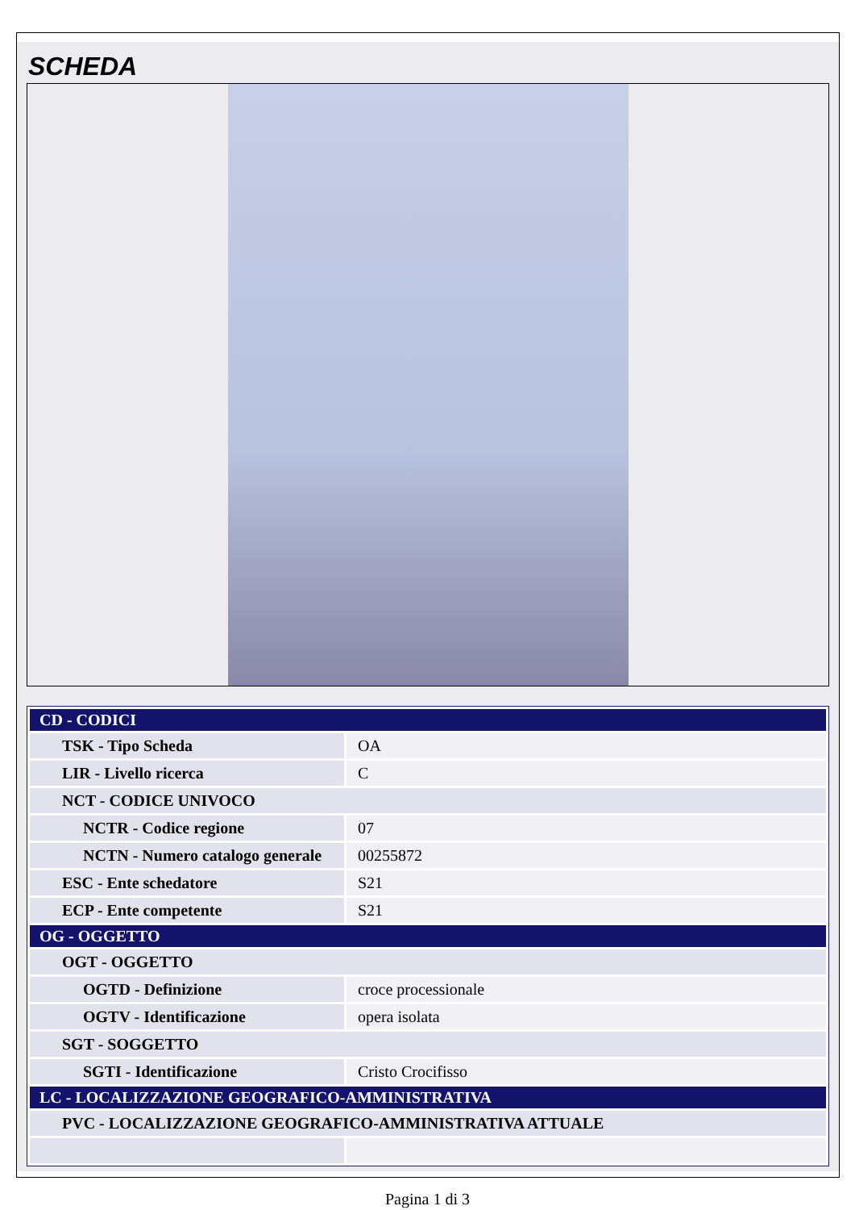SCHEDA
| CD - CODICI | |
| TSK - Tipo Scheda | OA |
| LIR - Livello ricerca | C |
| NCT - CODICE UNIVOCO | |
| NCTR - Codice regione | 07 |
| NCTN - Numero catalogo generale | 00255872 |
| ESC - Ente schedatore | S21 |
| ECP - Ente competente | S21 |
| OG - OGGETTO | |
| OGT - OGGETTO | |
| OGTD - Definizione | croce processionale |
| OGTV - Identificazione | opera isolata |
| SGT - SOGGETTO | |
| SGTI - Identificazione | Cristo Crocifisso |
| LC - LOCALIZZAZIONE GEOGRAFICO-AMMINISTRATIVA | |
| PVC - LOCALIZZAZIONE GEOGRAFICO-AMMINISTRATIVA ATTUALE | |
Pagina 1 di 3